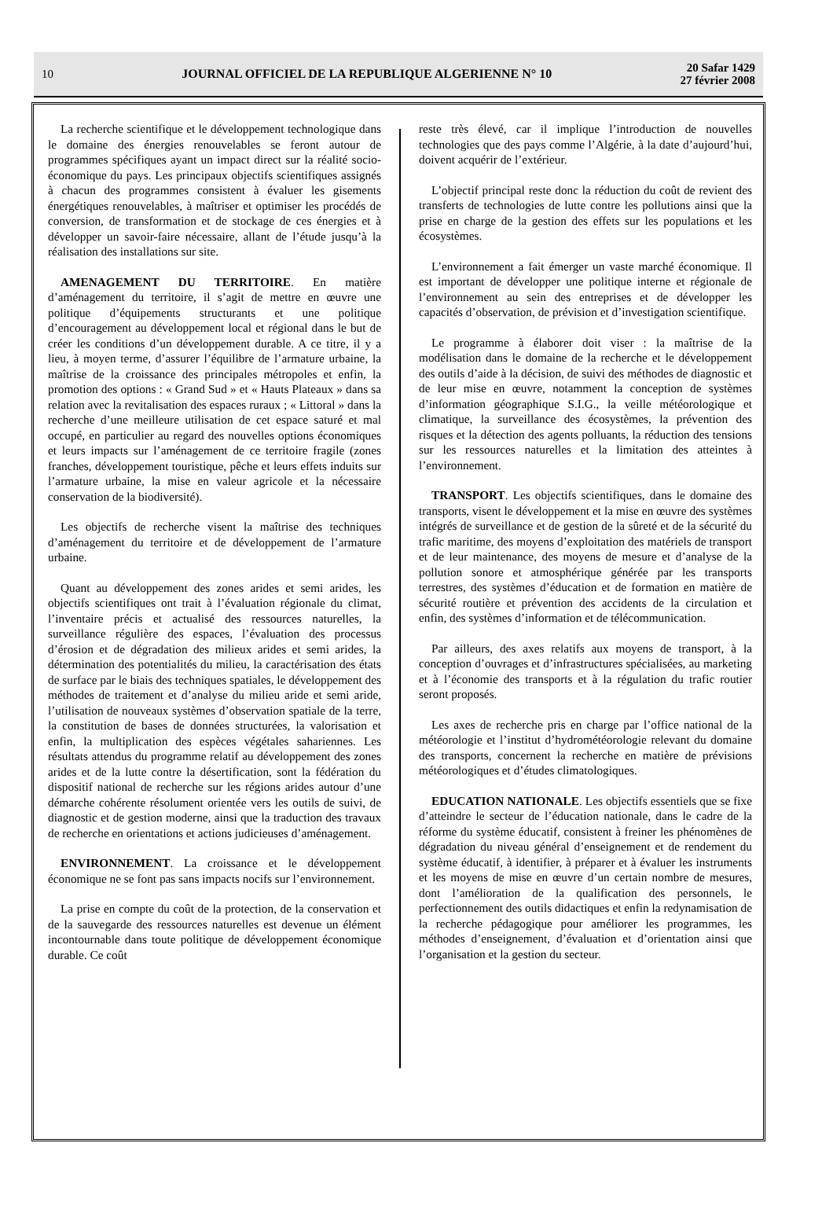10 JOURNAL OFFICIEL DE LA REPUBLIQUE ALGERIENNE N° 10 20 Safar 1429
27 février 2008
La recherche scientifique et le développement technologique dans le domaine des énergies renouvelables se feront autour de programmes spécifiques ayant un impact direct sur la réalité socio-économique du pays. Les principaux objectifs scientifiques assignés à chacun des programmes consistent à évaluer les gisements énergétiques renouvelables, à maîtriser et optimiser les procédés de conversion, de transformation et de stockage de ces énergies et à développer un savoir-faire nécessaire, allant de l’étude jusqu’à la réalisation des installations sur site.
AMENAGEMENT DU TERRITOIRE. En matière d’aménagement du territoire, il s’agit de mettre en œuvre une politique d’équipements structurants et une politique d’encouragement au développement local et régional dans le but de créer les conditions d’un développement durable. A ce titre, il y a lieu, à moyen terme, d’assurer l’équilibre de l’armature urbaine, la maîtrise de la croissance des principales métropoles et enfin, la promotion des options : « Grand Sud » et « Hauts Plateaux » dans sa relation avec la revitalisation des espaces ruraux ; « Littoral » dans la recherche d’une meilleure utilisation de cet espace saturé et mal occupé, en particulier au regard des nouvelles options économiques et leurs impacts sur l’aménagement de ce territoire fragile (zones franches, développement touristique, pêche et leurs effets induits sur l’armature urbaine, la mise en valeur agricole et la nécessaire conservation de la biodiversité).
Les objectifs de recherche visent la maîtrise des techniques d’aménagement du territoire et de développement de l’armature urbaine.
Quant au développement des zones arides et semi arides, les objectifs scientifiques ont trait à l’évaluation régionale du climat, l’inventaire précis et actualisé des ressources naturelles, la surveillance régulière des espaces, l’évaluation des processus d’érosion et de dégradation des milieux arides et semi arides, la détermination des potentialités du milieu, la caractérisation des états de surface par le biais des techniques spatiales, le développement des méthodes de traitement et d’analyse du milieu aride et semi aride, l’utilisation de nouveaux systèmes d’observation spatiale de la terre, la constitution de bases de données structurées, la valorisation et enfin, la multiplication des espèces végétales sahariennes. Les résultats attendus du programme relatif au développement des zones arides et de la lutte contre la désertification, sont la fédération du dispositif national de recherche sur les régions arides autour d’une démarche cohérente résolument orientée vers les outils de suivi, de diagnostic et de gestion moderne, ainsi que la traduction des travaux de recherche en orientations et actions judicieuses d’aménagement.
ENVIRONNEMENT. La croissance et le développement économique ne se font pas sans impacts nocifs sur l’environnement.
La prise en compte du coût de la protection, de la conservation et de la sauvegarde des ressources naturelles est devenue un élément incontournable dans toute politique de développement économique durable. Ce coût
reste très élevé, car il implique l’introduction de nouvelles technologies que des pays comme l’Algérie, à la date d’aujourd’hui, doivent acquérir de l’extérieur.
L’objectif principal reste donc la réduction du coût de revient des transferts de technologies de lutte contre les pollutions ainsi que la prise en charge de la gestion des effets sur les populations et les écosystèmes.
L’environnement a fait émerger un vaste marché économique. Il est important de développer une politique interne et régionale de l’environnement au sein des entreprises et de développer les capacités d’observation, de prévision et d’investigation scientifique.
Le programme à élaborer doit viser : la maîtrise de la modélisation dans le domaine de la recherche et le développement des outils d’aide à la décision, de suivi des méthodes de diagnostic et de leur mise en œuvre, notamment la conception de systèmes d’information géographique S.I.G., la veille météorologique et climatique, la surveillance des écosystèmes, la prévention des risques et la détection des agents polluants, la réduction des tensions sur les ressources naturelles et la limitation des atteintes à l’environnement.
TRANSPORT. Les objectifs scientifiques, dans le domaine des transports, visent le développement et la mise en œuvre des systèmes intégrés de surveillance et de gestion de la sûreté et de la sécurité du trafic maritime, des moyens d’exploitation des matériels de transport et de leur maintenance, des moyens de mesure et d’analyse de la pollution sonore et atmosphérique générée par les transports terrestres, des systèmes d’éducation et de formation en matière de sécurité routière et prévention des accidents de la circulation et enfin, des systèmes d’information et de télécommunication.
Par ailleurs, des axes relatifs aux moyens de transport, à la conception d’ouvrages et d’infrastructures spécialisées, au marketing et à l’économie des transports et à la régulation du trafic routier seront proposés.
Les axes de recherche pris en charge par l’office national de la météorologie et l’institut d’hydrométéorologie relevant du domaine des transports, concernent la recherche en matière de prévisions météorologiques et d’études climatologiques.
EDUCATION NATIONALE. Les objectifs essentiels que se fixe d’atteindre le secteur de l’éducation nationale, dans le cadre de la réforme du système éducatif, consistent à freiner les phénomènes de dégradation du niveau général d’enseignement et de rendement du système éducatif, à identifier, à préparer et à évaluer les instruments et les moyens de mise en œuvre d’un certain nombre de mesures, dont l’amélioration de la qualification des personnels, le perfectionnement des outils didactiques et enfin la redynamisation de la recherche pédagogique pour améliorer les programmes, les méthodes d’enseignement, d’évaluation et d’orientation ainsi que l’organisation et la gestion du secteur.